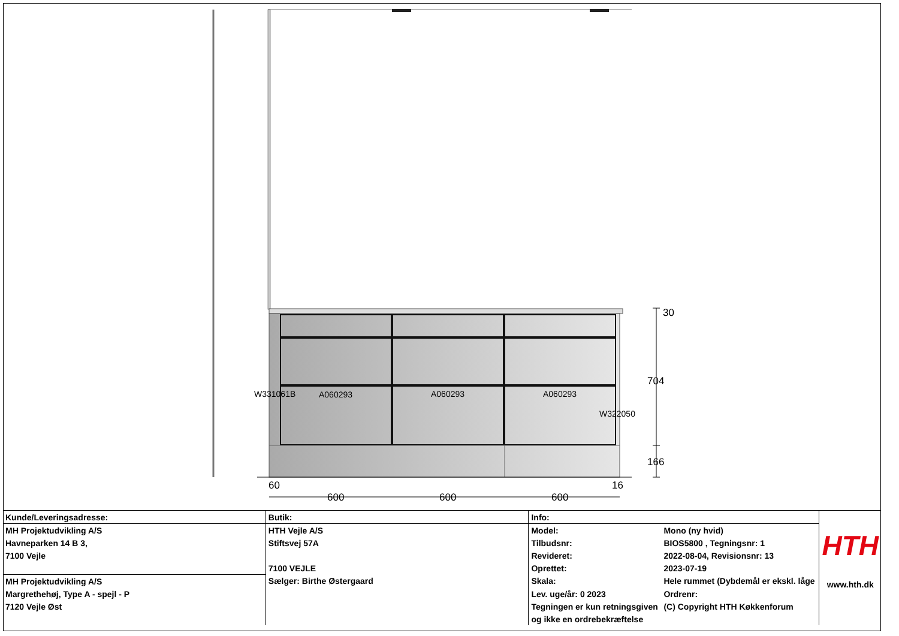W331061B
A060293
A060293
A060293
W322050
30
704
166
60
16
600
600
600
| Kunde/Leveringsadresse: | Butik: | Info: | | HTH www.hth.dk |
| MH Projektudvikling A/S | HTH Vejle A/S | Model: | Mono (ny hvid) | |
| Havneparken 14 B 3, | Stiftsvej 57A | Tilbudsnr: | BIOS5800 , Tegningsnr: 1 | |
| 7100 Vejle | | Revideret: | 2022-08-04, Revisionsnr: 13 | |
| | 7100 VEJLE | Oprettet: | 2023-07-19 | |
| MH Projektudvikling A/S | Sælger: Birthe Østergaard | Skala: | Hele rummet (Dybdemål er ekskl. låge | |
| Margrethehøj, Type A - spejl - P | | Lev. uge/år: 0 2023 | Ordrenr: | |
| 7120 Vejle Øst | | Tegningen er kun retningsgiven | (C) Copyright HTH Køkkenforum | |
| | | og ikke en ordrebekræftelse | | |